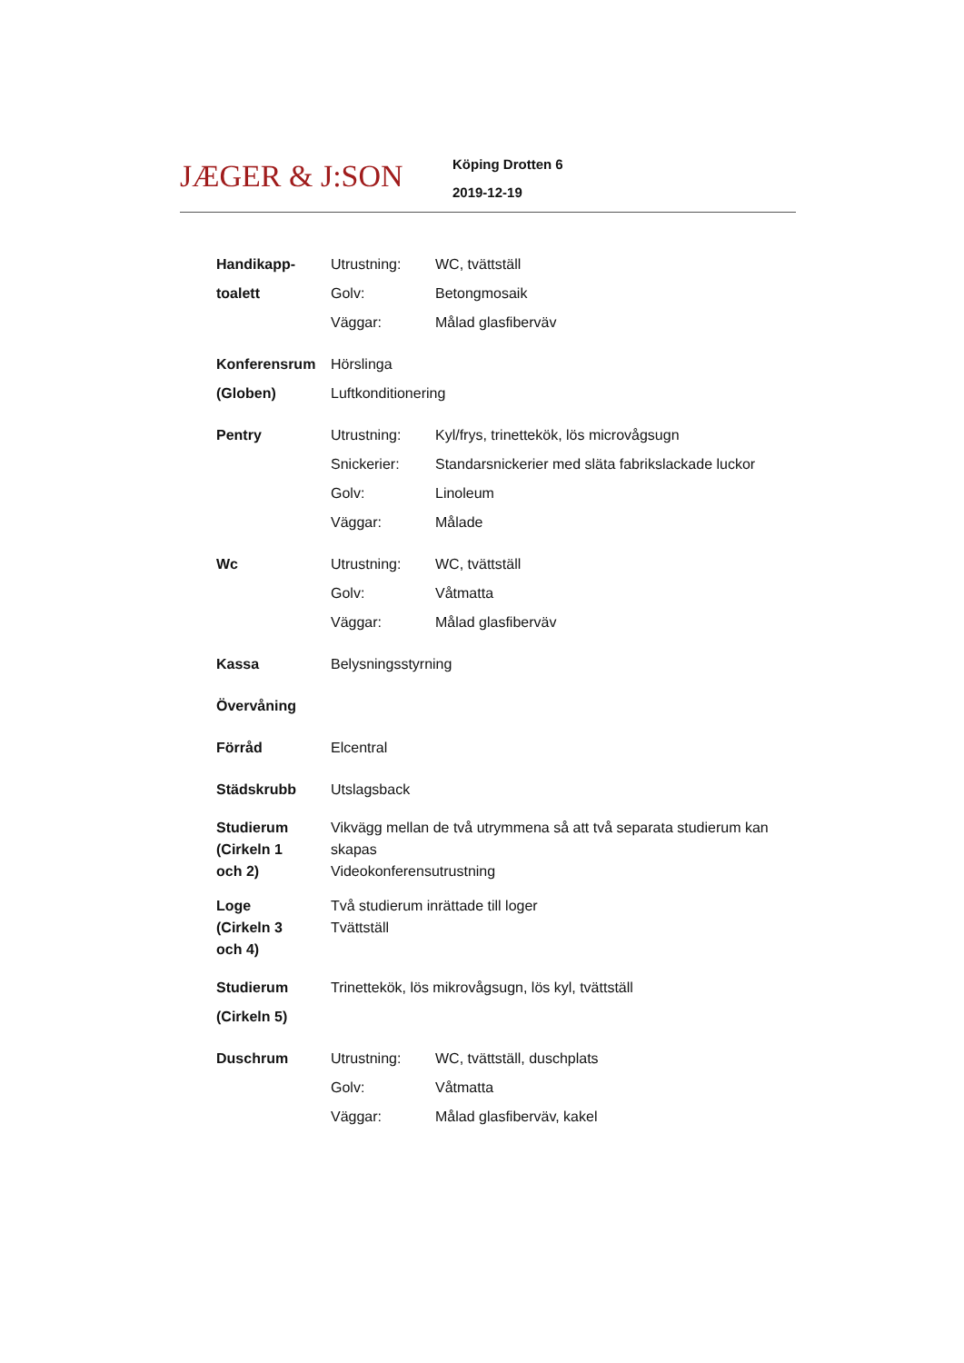JÆGER & J:SON
Köping Drotten 6
2019-12-19
| Handikapp- | Utrustning: | WC, tvättställ |
| toalett | Golv: | Betongmosaik |
| | Väggar: | Målad glasfiberväv |
| Konferensrum | Hörslinga | |
| (Globen) | Luftkonditionering | |
| Pentry | Utrustning: | Kyl/frys, trinettekök, lös microvågsugn |
| | Snickerier: | Standarsnickerier med släta fabrikslackade luckor |
| | Golv: | Linoleum |
| | Väggar: | Målade |
| Wc | Utrustning: | WC, tvättställ |
| | Golv: | Våtmatta |
| | Väggar: | Målad glasfiberväv |
| Kassa | Belysningsstyrning | |
| Övervåning | | |
| Förråd | Elcentral | |
| Städskrubb | Utslagsback | |
| Studierum (Cirkeln 1 och 2) | Vikvägg mellan de två utrymmena så att två separata studierum kan skapas Videokonferensutrustning | |
| Loge (Cirkeln 3 och 4) | Två studierum inrättade till loger Tvättställ | |
| Studierum (Cirkeln 5) | Trinettekök, lös mikrovågsugn, lös kyl, tvättställ | |
| Duschrum | Utrustning: | WC, tvättställ, duschplats |
| | Golv: | Våtmatta |
| | Väggar: | Målad glasfiberväv, kakel |